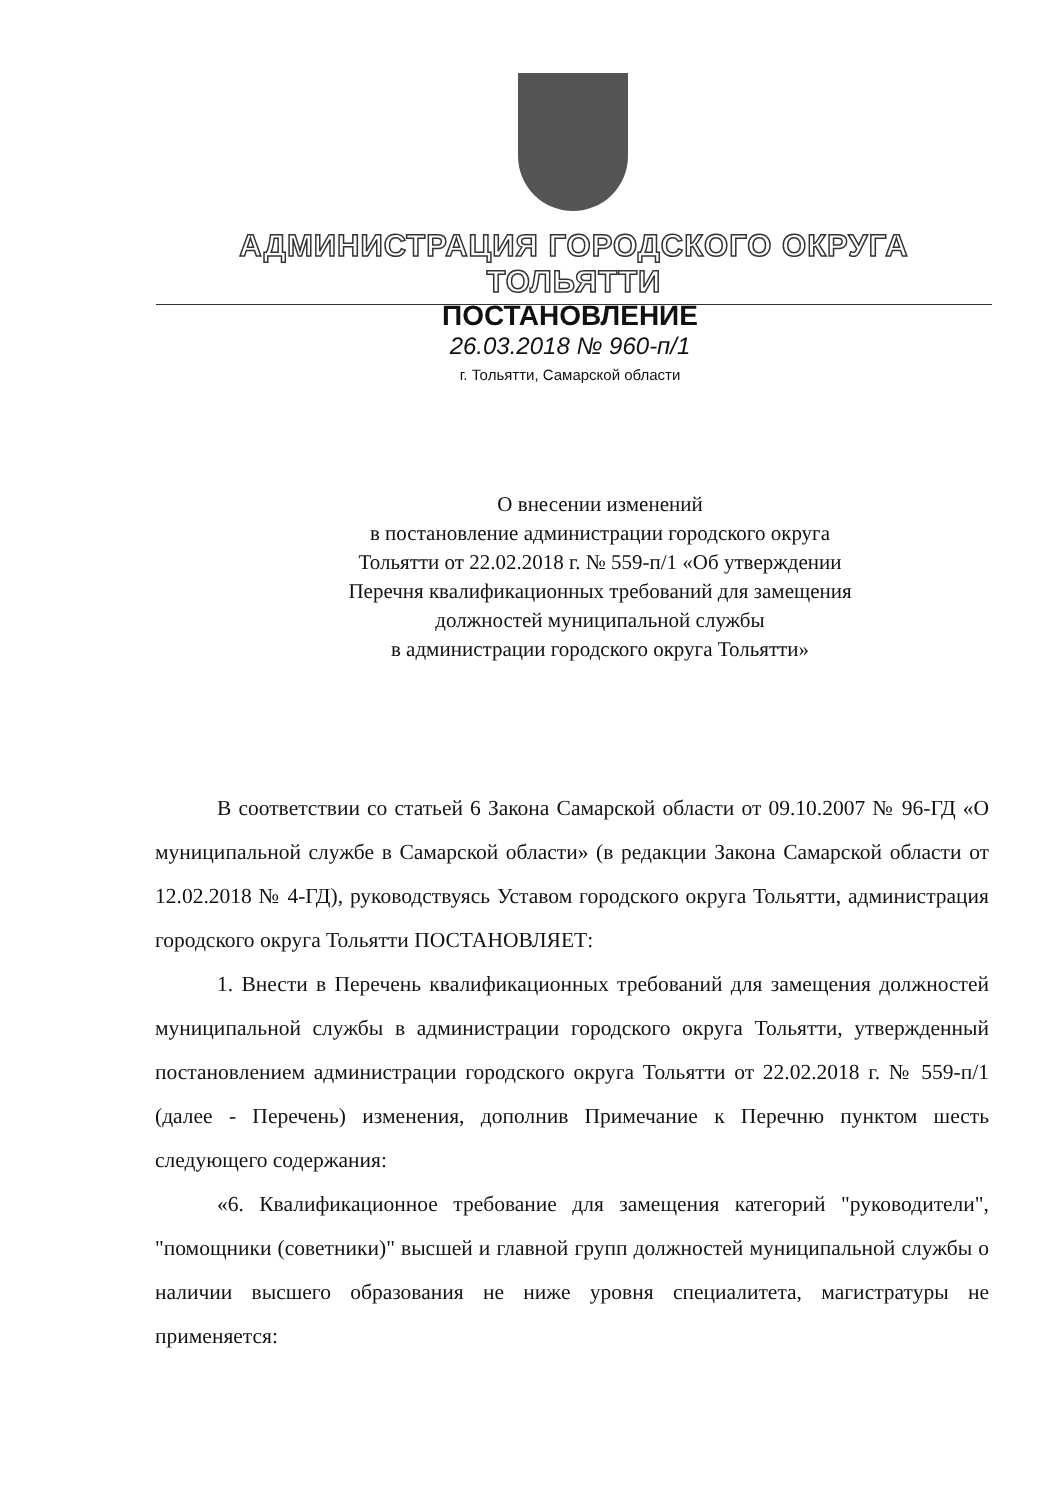АДМИНИСТРАЦИЯ ГОРОДСКОГО ОКРУГА ТОЛЬЯТТИ
ПОСТАНОВЛЕНИЕ
26.03.2018 № 960-п/1
г. Тольятти, Самарской области
О внесении изменений
в постановление администрации городского округа
Тольятти от 22.02.2018 г. № 559-п/1 «Об утверждении
Перечня квалификационных требований для замещения
должностей муниципальной службы
в администрации городского округа Тольятти»
В соответствии со статьей 6 Закона Самарской области от 09.10.2007 № 96-ГД «О муниципальной службе в Самарской области» (в редакции Закона Самарской области от 12.02.2018 № 4-ГД), руководствуясь Уставом городского округа Тольятти, администрация городского округа Тольятти ПОСТАНОВЛЯЕТ:
1. Внести в Перечень квалификационных требований для замещения должностей муниципальной службы в администрации городского округа Тольятти, утвержденный постановлением администрации городского округа Тольятти от 22.02.2018 г. № 559-п/1 (далее - Перечень) изменения, дополнив Примечание к Перечню пунктом шесть следующего содержания:
«6. Квалификационное требование для замещения категорий "руководители", "помощники (советники)" высшей и главной групп должностей муниципальной службы о наличии высшего образования не ниже уровня специалитета, магистратуры не применяется: